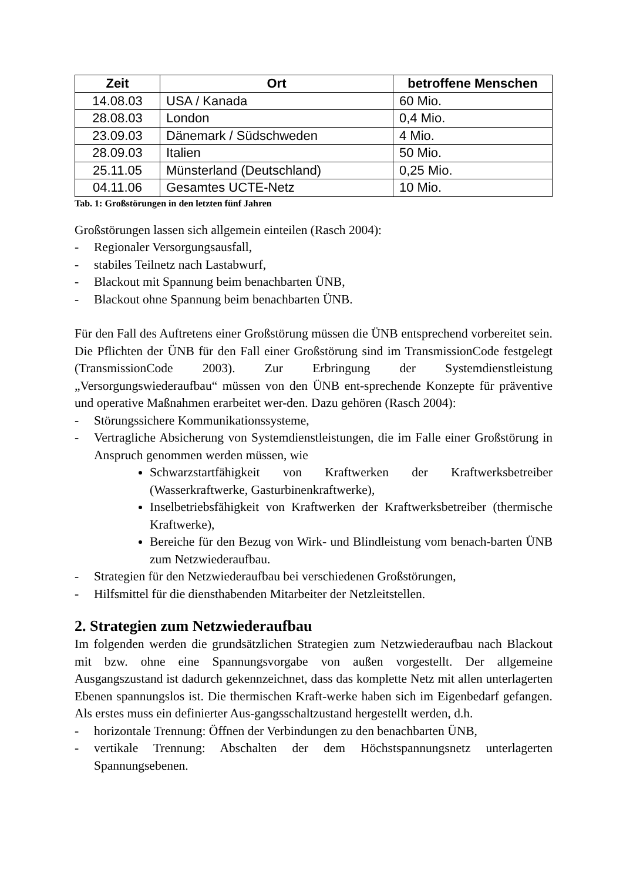| Zeit | Ort | betroffene Menschen |
| --- | --- | --- |
| 14.08.03 | USA / Kanada | 60 Mio. |
| 28.08.03 | London | 0,4 Mio. |
| 23.09.03 | Dänemark / Südschweden | 4 Mio. |
| 28.09.03 | Italien | 50 Mio. |
| 25.11.05 | Münsterland (Deutschland) | 0,25 Mio. |
| 04.11.06 | Gesamtes UCTE-Netz | 10 Mio. |
Tab. 1: Großstörungen in den letzten fünf Jahren
Großstörungen lassen sich allgemein einteilen (Rasch 2004):
- Regionaler Versorgungsausfall,
- stabiles Teilnetz nach Lastabwurf,
- Blackout mit Spannung beim benachbarten ÜNB,
- Blackout ohne Spannung beim benachbarten ÜNB.
Für den Fall des Auftretens einer Großstörung müssen die ÜNB entsprechend vorbereitet sein. Die Pflichten der ÜNB für den Fall einer Großstörung sind im TransmissionCode festgelegt (TransmissionCode 2003). Zur Erbringung der Systemdienstleistung „Versorgungswiederaufbau“ müssen von den ÜNB ent-sprechende Konzepte für präventive und operative Maßnahmen erarbeitet wer-den. Dazu gehören (Rasch 2004):
- Störungssichere Kommunikationssysteme,
- Vertragliche Absicherung von Systemdienstleistungen, die im Falle einer Großstörung in Anspruch genommen werden müssen, wie
Schwarzstartfähigkeit von Kraftwerken der Kraftwerksbetreiber (Wasserkraftwerke, Gasturbinenkraftwerke),
Inselbetriebsfähigkeit von Kraftwerken der Kraftwerksbetreiber (thermische Kraftwerke),
Bereiche für den Bezug von Wirk- und Blindleistung vom benach-barten ÜNB zum Netzwiederaufbau.
- Strategien für den Netzwiederaufbau bei verschiedenen Großstörungen,
- Hilfsmittel für die diensthabenden Mitarbeiter der Netzleitstellen.
2. Strategien zum Netzwiederaufbau
Im folgenden werden die grundsätzlichen Strategien zum Netzwiederaufbau nach Blackout mit bzw. ohne eine Spannungsvorgabe von außen vorgestellt. Der allgemeine Ausgangszustand ist dadurch gekennzeichnet, dass das komplette Netz mit allen unterlagerten Ebenen spannungslos ist. Die thermischen Kraft-werke haben sich im Eigenbedarf gefangen. Als erstes muss ein definierter Aus-gangsschaltzustand hergestellt werden, d.h.
- horizontale Trennung: Öffnen der Verbindungen zu den benachbarten ÜNB,
- vertikale Trennung: Abschalten der dem Höchstspannungsnetz unterlagerten Spannungsebenen.